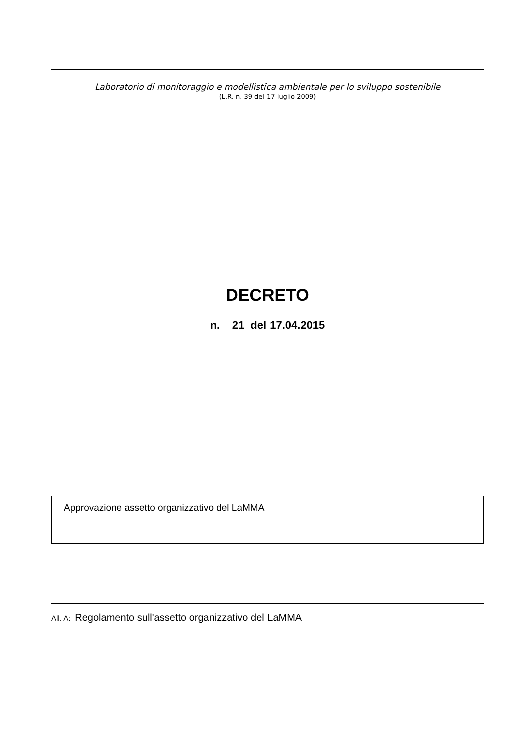Laboratorio di monitoraggio e modellistica ambientale per lo sviluppo sostenibile
(L.R. n. 39 del 17 luglio 2009)
DECRETO
n. 21 del 17.04.2015
Approvazione assetto organizzativo del LaMMA
All. A: Regolamento sull'assetto organizzativo del LaMMA